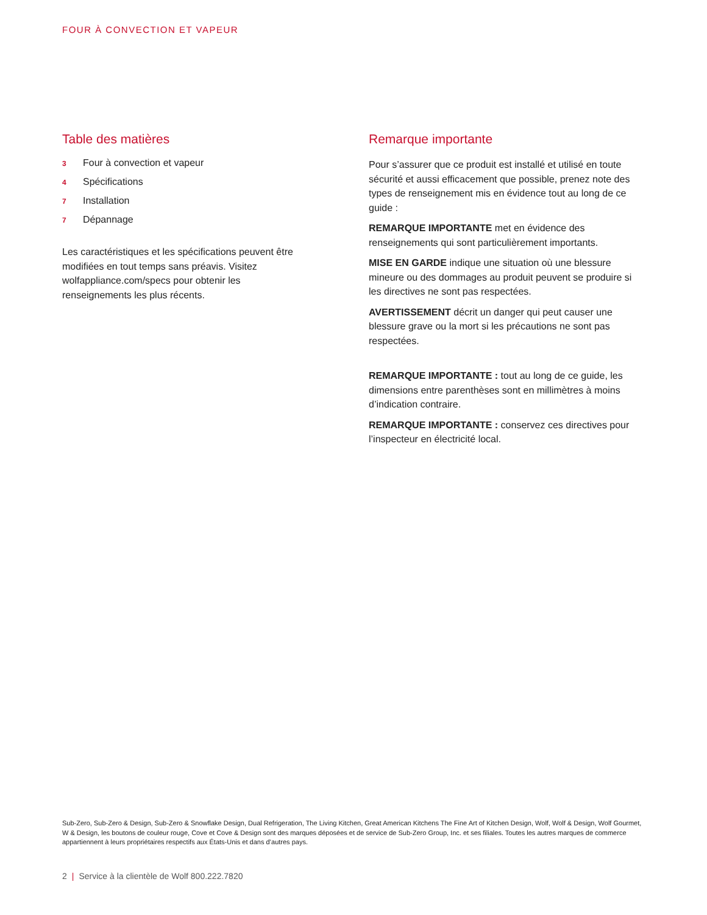FOUR À CONVECTION ET VAPEUR
Table des matières
3 Four à convection et vapeur
4 Spécifications
7 Installation
7 Dépannage
Les caractéristiques et les spécifications peuvent être modifiées en tout temps sans préavis. Visitez wolfappliance.com/specs pour obtenir les renseignements les plus récents.
Remarque importante
Pour s’assurer que ce produit est installé et utilisé en toute sécurité et aussi efficacement que possible, prenez note des types de renseignement mis en évidence tout au long de ce guide :
REMARQUE IMPORTANTE met en évidence des renseignements qui sont particulièrement importants.
MISE EN GARDE indique une situation où une blessure mineure ou des dommages au produit peuvent se produire si les directives ne sont pas respectées.
AVERTISSEMENT décrit un danger qui peut causer une blessure grave ou la mort si les précautions ne sont pas respectées.
REMARQUE IMPORTANTE : tout au long de ce guide, les dimensions entre parenthèses sont en millimètres à moins d’indication contraire.
REMARQUE IMPORTANTE : conservez ces directives pour l’inspecteur en électricité local.
Sub-Zero, Sub-Zero & Design, Sub-Zero & Snowflake Design, Dual Refrigeration, The Living Kitchen, Great American Kitchens The Fine Art of Kitchen Design, Wolf, Wolf & Design, Wolf Gourmet, W & Design, les boutons de couleur rouge, Cove et Cove & Design sont des marques déposées et de service de Sub-Zero Group, Inc. et ses filiales. Toutes les autres marques de commerce appartiennent à leurs propriétaires respectifs aux États-Unis et dans d’autres pays.
2 | Service à la clientèle de Wolf 800.222.7820